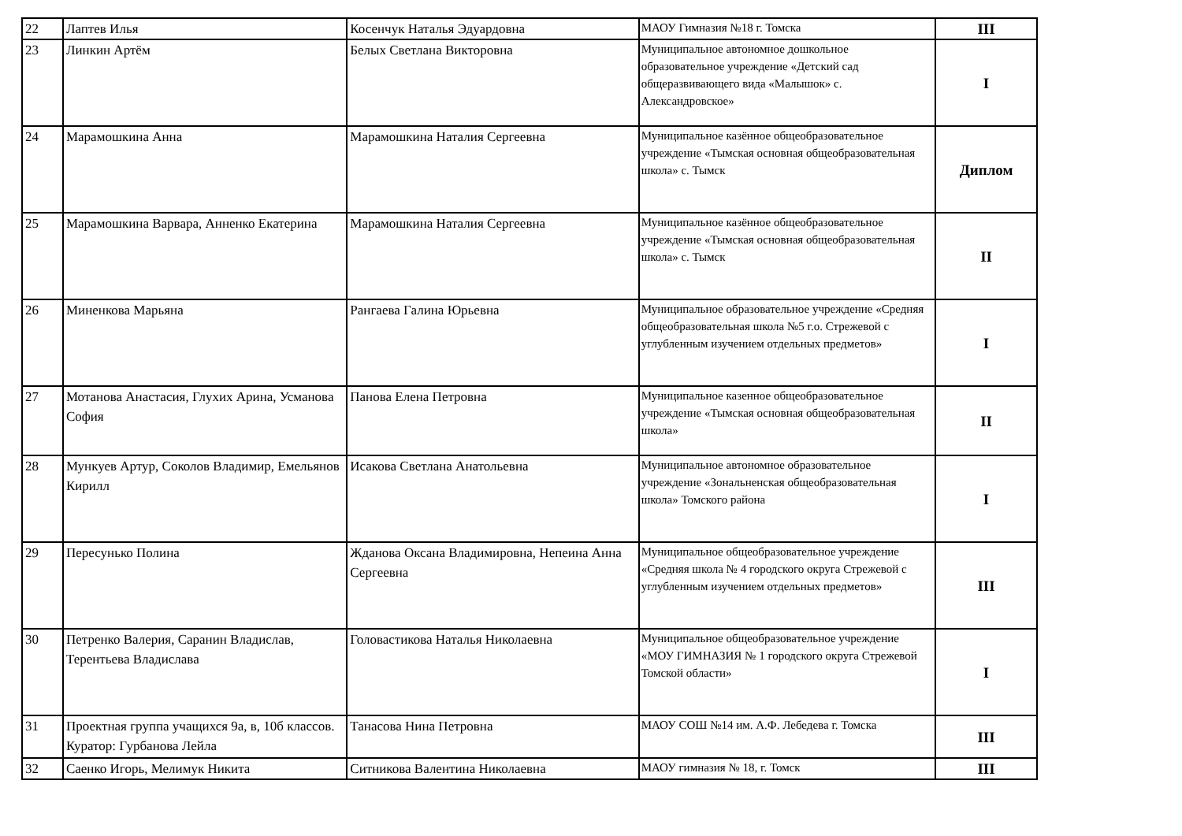| 22 | Лаптев Илья | Косенчук Наталья Эдуардовна | МАОУ Гимназия №18 г. Томска | III |
| 23 | Линкин Артём | Белых Светлана Викторовна | Муниципальное автономное дошкольное образовательное учреждение «Детский сад общеразвивающего вида «Малышок» с. Александровское» | I |
| 24 | Марамошкина Анна | Марамошкина Наталия Сергеевна | Муниципальное казённое общеобразовательное учреждение «Тымская основная общеобразовательная школа» с. Тымск | Диплом |
| 25 | Марамошкина Варвара, Анненко Екатерина | Марамошкина Наталия Сергеевна | Муниципальное казённое общеобразовательное учреждение «Тымская основная общеобразовательная школа» с. Тымск | II |
| 26 | Миненкова Марьяна | Рангаева Галина Юрьевна | Муниципальное образовательное учреждение «Средняя общеобразовательная школа №5 г.о. Стрежевой с углубленным изучением отдельных предметов» | I |
| 27 | Мотанова Анастасия, Глухих Арина, Усманова София | Панова Елена Петровна | Муниципальное казенное общеобразовательное учреждение «Тымская основная общеобразовательная школа» | II |
| 28 | Мункуев Артур, Соколов Владимир, Емельянов Кирилл | Исакова Светлана Анатольевна | Муниципальное автономное образовательное учреждение «Зональненская общеобразовательная школа» Томского района | I |
| 29 | Пересунько Полина | Жданова Оксана Владимировна, Непеина Анна Сергеевна | Муниципальное общеобразовательное учреждение «Средняя школа № 4 городского округа Стрежевой с углубленным изучением отдельных предметов» | III |
| 30 | Петренко Валерия, Саранин Владислав, Терентьева Владислава | Головастикова Наталья Николаевна | Муниципальное общеобразовательное учреждение «МОУ ГИМНАЗИЯ № 1 городского округа Стрежевой Томской области» | I |
| 31 | Проектная группа учащихся 9а, в, 10б классов. Куратор: Гурбанова Лейла | Танасова Нина Петровна | МАОУ СОШ №14 им. А.Ф. Лебедева г. Томска | III |
| 32 | Саенко Игорь, Мелимук Никита | Ситникова Валентина Николаевна | МАОУ гимназия № 18, г. Томск | III |